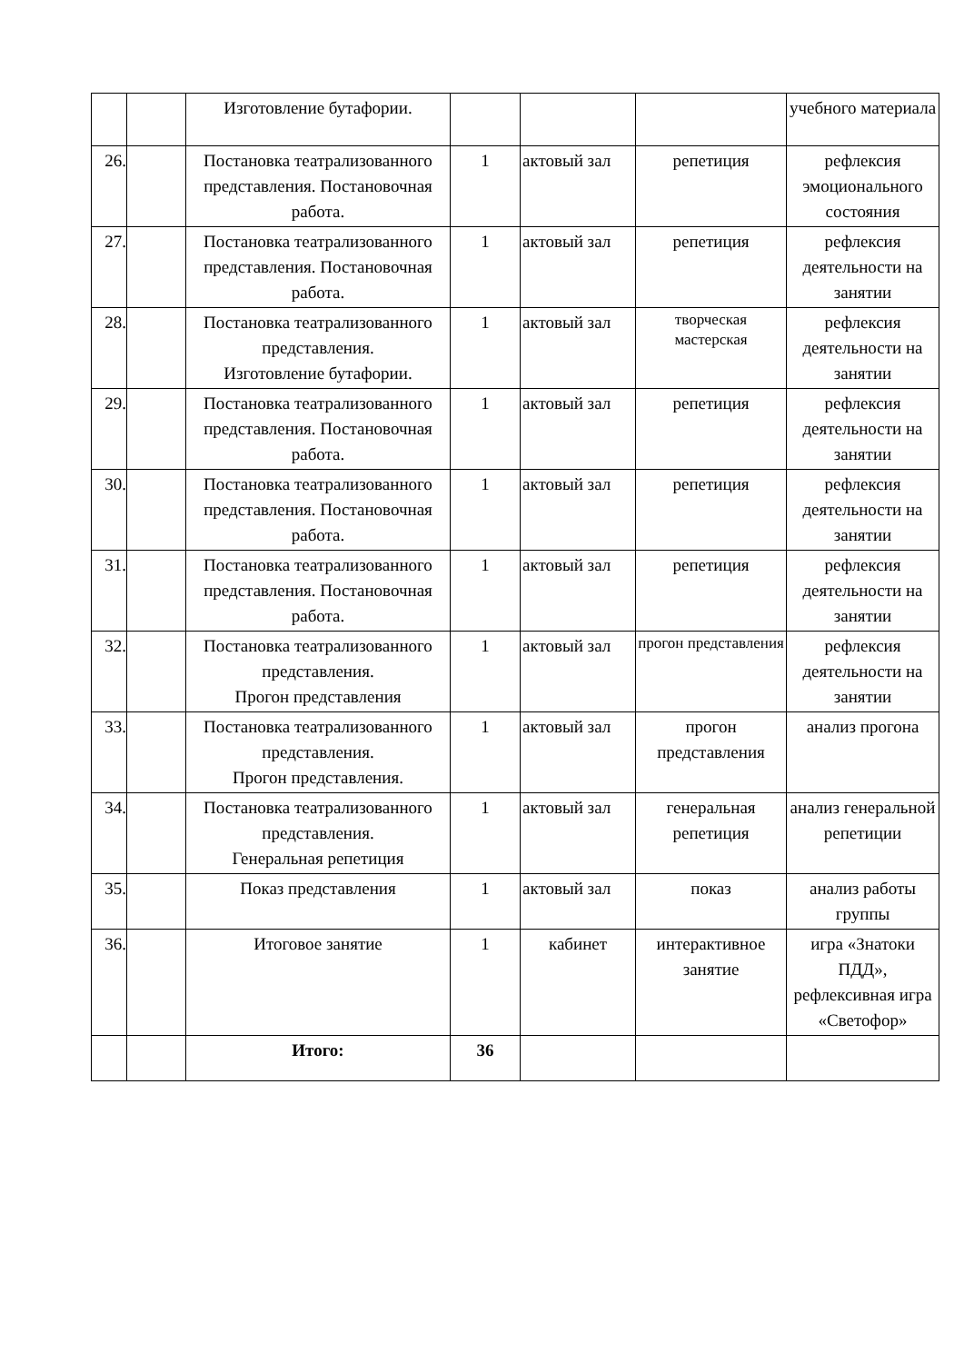| | | Изготовление бутафории. | | | | учебного материала |
| 26. | | Постановка театрализованного представления. Постановочная работа. | 1 | актовый зал | репетиция | рефлексия эмоционального состояния |
| 27. | | Постановка театрализованного представления. Постановочная работа. | 1 | актовый зал | репетиция | рефлексия деятельности на занятии |
| 28. | | Постановка театрализованного представления. Изготовление бутафории. | 1 | актовый зал | творческая мастерская | рефлексия деятельности на занятии |
| 29. | | Постановка театрализованного представления. Постановочная работа. | 1 | актовый зал | репетиция | рефлексия деятельности на занятии |
| 30. | | Постановка театрализованного представления. Постановочная работа. | 1 | актовый зал | репетиция | рефлексия деятельности на занятии |
| 31. | | Постановка театрализованного представления. Постановочная работа. | 1 | актовый зал | репетиция | рефлексия деятельности на занятии |
| 32. | | Постановка театрализованного представления. Прогон представления | 1 | актовый зал | прогон представления | рефлексия деятельности на занятии |
| 33. | | Постановка театрализованного представления. Прогон представления. | 1 | актовый зал | прогон представления | анализ прогона |
| 34. | | Постановка театрализованного представления. Генеральная репетиция | 1 | актовый зал | генеральная репетиция | анализ генеральной репетиции |
| 35. | | Показ представления | 1 | актовый зал | показ | анализ работы группы |
| 36. | | Итоговое занятие | 1 | кабинет | интерактивное занятие | игра «Знатоки ПДД», рефлексивная игра «Светофор» |
| | | Итого: | 36 | | | |